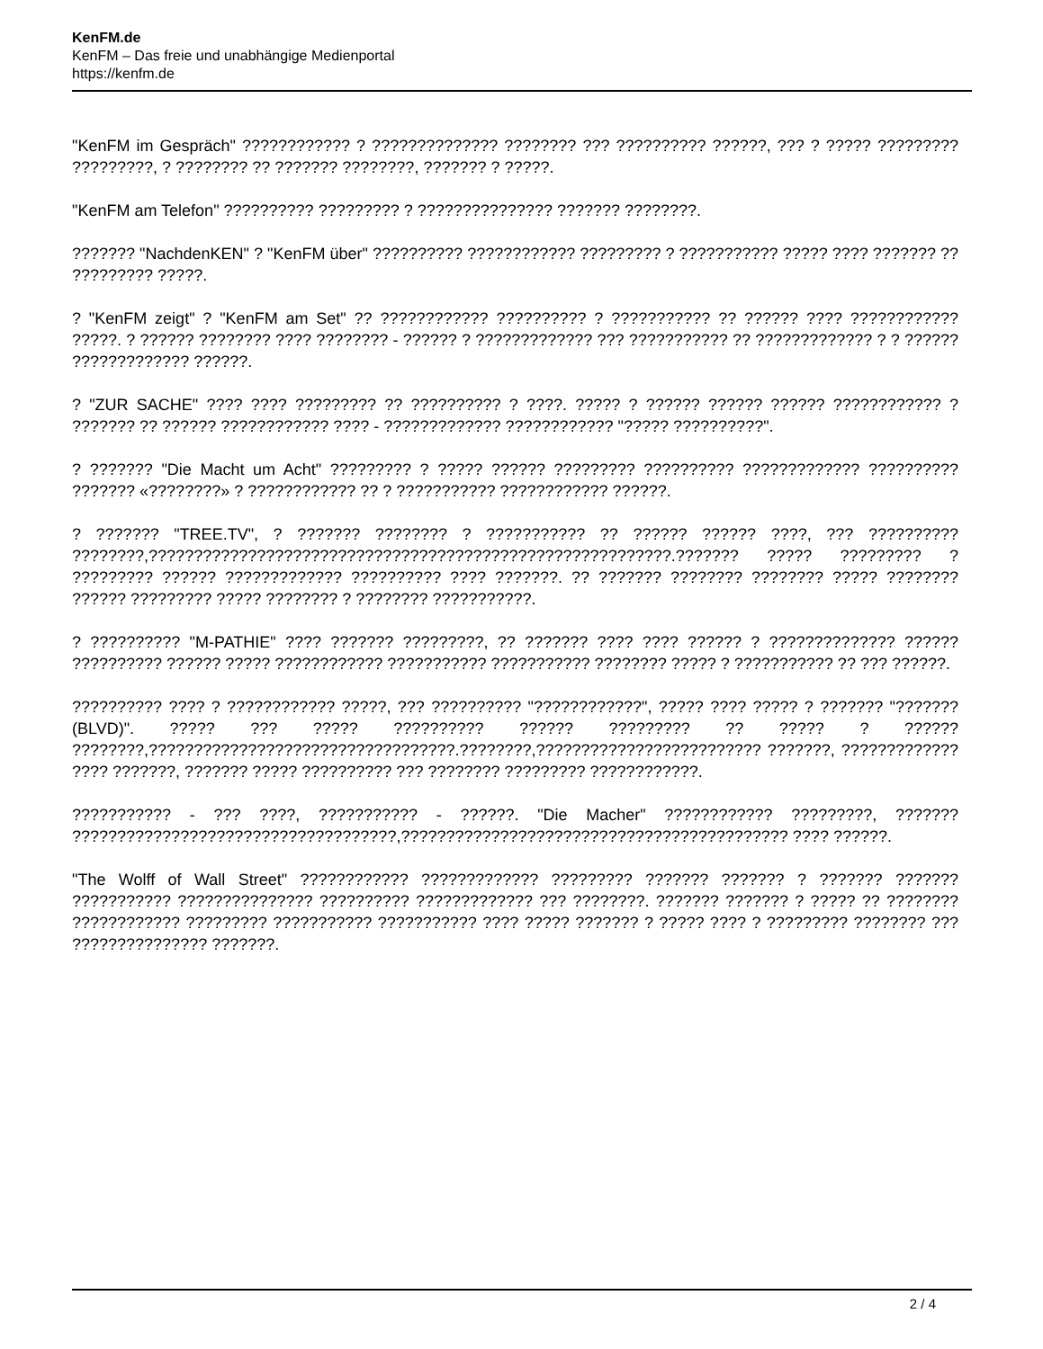KenFM.de
KenFM – Das freie und unabhängige Medienportal
https://kenfm.de
"KenFM im Gespräch" ???????????? ? ?????????????? ???????? ??? ?????????? ??????, ??? ? ????? ????????? ?????????, ? ???????? ?? ??????? ????????, ??????? ? ?????.
"KenFM am Telefon" ?????????? ????????? ? ??????????????? ??????? ????????.
??????? "NachdenKEN" ? "KenFM über" ?????????? ???????????? ????????? ? ??????????? ????? ???? ??????? ?? ????????? ?????.
? "KenFM zeigt" ? "KenFM am Set" ?? ???????????? ?????????? ? ??????????? ?? ?????? ???? ???????????? ?????. ? ?????? ???????? ???? ???????? - ?????? ? ????????????? ??? ??????????? ?? ????????????? ? ? ?????? ????????????? ??????.
? "ZUR SACHE" ???? ???? ????????? ?? ?????????? ? ????. ????? ? ?????? ?????? ?????? ???????????? ? ??????? ?? ?????? ???????????? ???? - ????????????? ???????????? "????? ??????????".
? ??????? "Die Macht um Acht" ????????? ? ????? ?????? ????????? ?????????? ????????????? ?????????? ??????? «????????» ? ???????????? ?? ? ??????????? ???????????? ??????.
? ??????? "TREE.TV", ? ??????? ???????? ? ??????????? ?? ?????? ?????? ????, ??? ?????????? ????????,??????????????????????????????????????????????????????????.??????? ????? ????????? ? ????????? ?????? ????????????? ?????????? ???? ???????. ?? ??????? ???????? ???????? ????? ???????? ?????? ????????? ????? ???????? ? ???????? ???????????.
? ?????????? "M-PATHIE" ???? ??????? ?????????, ?? ??????? ???? ???? ?????? ? ?????????????? ?????? ?????????? ?????? ????? ???????????? ??????????? ??????????? ???????? ????? ? ??????????? ?? ??? ??????.
?????????? ???? ? ???????????? ?????, ??? ?????????? "????????????", ????? ???? ????? ? ??????? "??????? (BLVD)". ????? ??? ????? ?????????? ?????? ????????? ?? ????? ? ?????? ????????,??????????????????????????????????.????????,????????????????????????? ???????, ????????????? ???? ???????, ??????? ????? ?????????? ??? ???????? ????????? ????????????.
??????????? - ??? ????, ??????????? - ??????. "Die Macher" ???????????? ?????????, ??????? ????????????????????????????????????,??????????????????????????????????????????? ???? ??????.
"The Wolff of Wall Street" ???????????? ????????????? ????????? ??????? ??????? ? ??????? ??????? ??????????? ??????????????? ?????????? ????????????? ??? ????????. ??????? ??????? ? ????? ?? ???????? ???????????? ????????? ??????????? ??????????? ???? ????? ??????? ? ????? ???? ? ????????? ???????? ??? ??????????????? ???????.
2 / 4